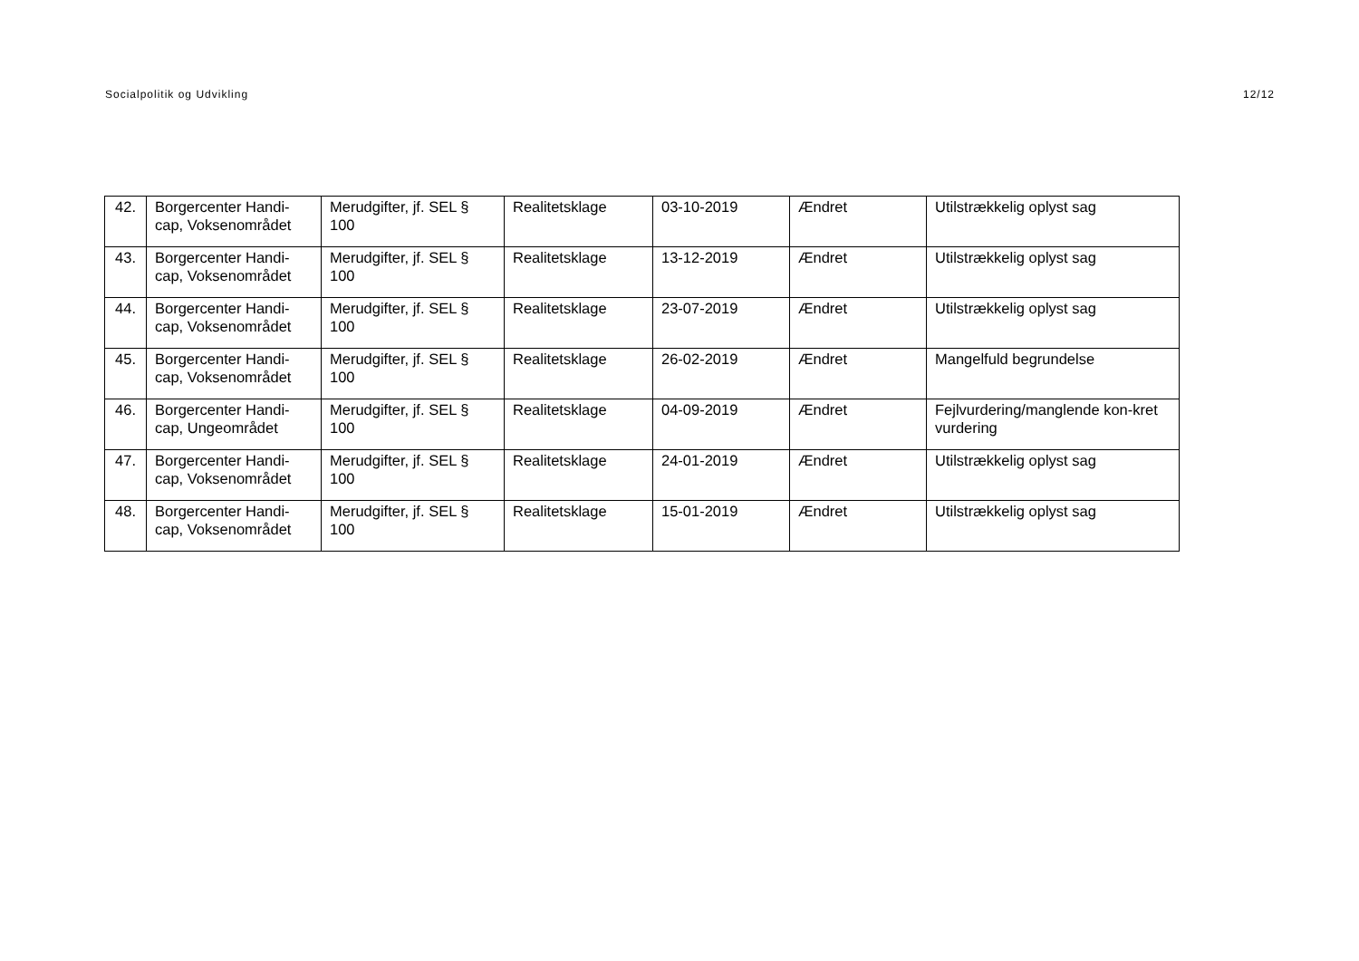Socialpolitik og Udvikling 12/12
| 42. | Borgercenter Handi-cap, Voksenområdet | Merudgifter, jf. SEL § 100 | Realitetsklage | 03-10-2019 | Ændret | Utilstrækkelig oplyst sag |
| 43. | Borgercenter Handi-cap, Voksenområdet | Merudgifter, jf. SEL § 100 | Realitetsklage | 13-12-2019 | Ændret | Utilstrækkelig oplyst sag |
| 44. | Borgercenter Handi-cap, Voksenområdet | Merudgifter, jf. SEL § 100 | Realitetsklage | 23-07-2019 | Ændret | Utilstrækkelig oplyst sag |
| 45. | Borgercenter Handi-cap, Voksenområdet | Merudgifter, jf. SEL § 100 | Realitetsklage | 26-02-2019 | Ændret | Mangelfuld begrundelse |
| 46. | Borgercenter Handi-cap, Ungeområdet | Merudgifter, jf. SEL § 100 | Realitetsklage | 04-09-2019 | Ændret | Fejlvurdering/manglende kon-kret vurdering |
| 47. | Borgercenter Handi-cap, Voksenområdet | Merudgifter, jf. SEL § 100 | Realitetsklage | 24-01-2019 | Ændret | Utilstrækkelig oplyst sag |
| 48. | Borgercenter Handi-cap, Voksenområdet | Merudgifter, jf. SEL § 100 | Realitetsklage | 15-01-2019 | Ændret | Utilstrækkelig oplyst sag |